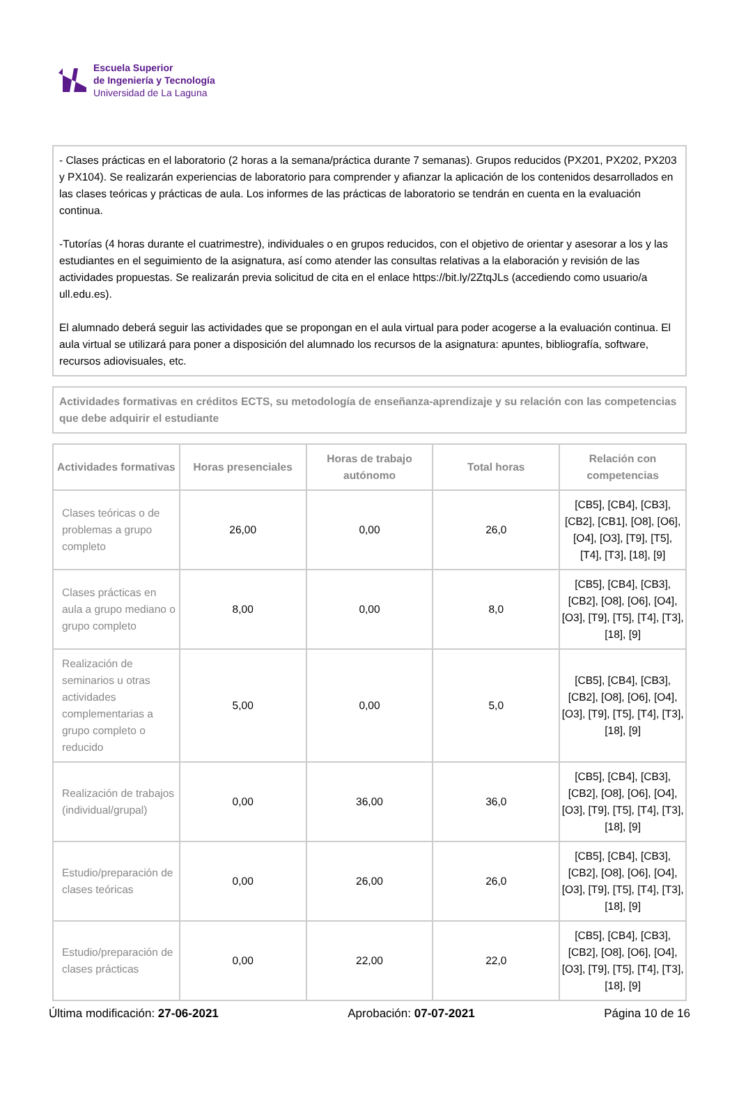Escuela Superior
de Ingeniería y Tecnología
Universidad de La Laguna
- Clases prácticas en el laboratorio (2 horas a la semana/práctica durante 7 semanas). Grupos reducidos (PX201, PX202, PX203 y PX104). Se realizarán experiencias de laboratorio para comprender y afianzar la aplicación de los contenidos desarrollados en las clases teóricas y prácticas de aula. Los informes de las prácticas de laboratorio se tendrán en cuenta en la evaluación continua.
-Tutorías (4 horas durante el cuatrimestre), individuales o en grupos reducidos, con el objetivo de orientar y asesorar a los y las estudiantes en el seguimiento de la asignatura, así como atender las consultas relativas a la elaboración y revisión de las actividades propuestas. Se realizarán previa solicitud de cita en el enlace https://bit.ly/2ZtqJLs (accediendo como usuario/a ull.edu.es).
El alumnado deberá seguir las actividades que se propongan en el aula virtual para poder acogerse a la evaluación continua. El aula virtual se utilizará para poner a disposición del alumnado los recursos de la asignatura: apuntes, bibliografía, software, recursos adiovisuales, etc.
Actividades formativas en créditos ECTS, su metodología de enseñanza-aprendizaje y su relación con las competencias que debe adquirir el estudiante
| Actividades formativas | Horas presenciales | Horas de trabajo autónomo | Total horas | Relación con competencias |
| --- | --- | --- | --- | --- |
| Clases teóricas o de problemas a grupo completo | 26,00 | 0,00 | 26,0 | [CB5], [CB4], [CB3], [CB2], [CB1], [O8], [O6], [O4], [O3], [T9], [T5], [T4], [T3], [18], [9] |
| Clases prácticas en aula a grupo mediano o grupo completo | 8,00 | 0,00 | 8,0 | [CB5], [CB4], [CB3], [CB2], [O8], [O6], [O4], [O3], [T9], [T5], [T4], [T3], [18], [9] |
| Realización de seminarios u otras actividades complementarias a grupo completo o reducido | 5,00 | 0,00 | 5,0 | [CB5], [CB4], [CB3], [CB2], [O8], [O6], [O4], [O3], [T9], [T5], [T4], [T3], [18], [9] |
| Realización de trabajos (individual/grupal) | 0,00 | 36,00 | 36,0 | [CB5], [CB4], [CB3], [CB2], [O8], [O6], [O4], [O3], [T9], [T5], [T4], [T3], [18], [9] |
| Estudio/preparación de clases teóricas | 0,00 | 26,00 | 26,0 | [CB5], [CB4], [CB3], [CB2], [O8], [O6], [O4], [O3], [T9], [T5], [T4], [T3], [18], [9] |
| Estudio/preparación de clases prácticas | 0,00 | 22,00 | 22,0 | [CB5], [CB4], [CB3], [CB2], [O8], [O6], [O4], [O3], [T9], [T5], [T4], [T3], [18], [9] |
Última modificación: 27-06-2021 Aprobación: 07-07-2021 Página 10 de 16